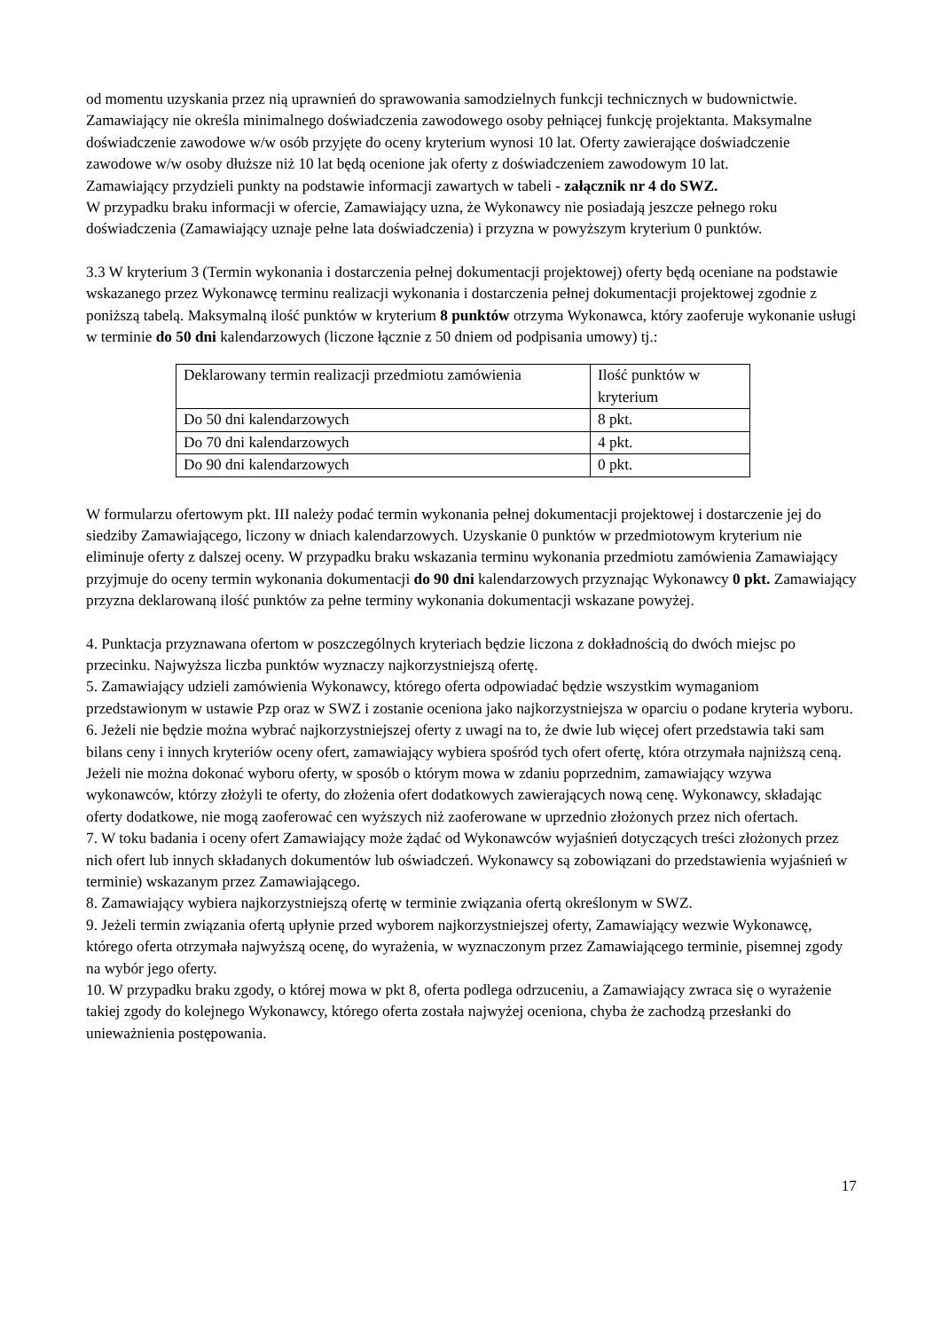od momentu uzyskania przez nią uprawnień do sprawowania samodzielnych funkcji technicznych w budownictwie. Zamawiający nie określa minimalnego doświadczenia zawodowego osoby pełniącej funkcję projektanta. Maksymalne doświadczenie zawodowe w/w osób przyjęte do oceny kryterium wynosi 10 lat. Oferty zawierające doświadczenie zawodowe w/w osoby dłuższe niż 10 lat będą ocenione jak oferty z doświadczeniem zawodowym 10 lat.
Zamawiający przydzieli punkty na podstawie informacji zawartych w tabeli - załącznik nr 4 do SWZ.
W przypadku braku informacji w ofercie, Zamawiający uzna, że Wykonawcy nie posiadają jeszcze pełnego roku doświadczenia (Zamawiający uznaje pełne lata doświadczenia) i przyzna w powyższym kryterium 0 punktów.
3.3 W kryterium 3 (Termin wykonania i dostarczenia pełnej dokumentacji projektowej) oferty będą oceniane na podstawie wskazanego przez Wykonawcę terminu realizacji wykonania i dostarczenia pełnej dokumentacji projektowej zgodnie z poniższą tabelą. Maksymalną ilość punktów w kryterium 8 punktów otrzyma Wykonawca, który zaoferuje wykonanie usługi w terminie do 50 dni kalendarzowych (liczone łącznie z 50 dniem od podpisania umowy) tj.:
| Deklarowany termin realizacji przedmiotu zamówienia | Ilość punktów w kryterium |
| Do 50 dni kalendarzowych | 8 pkt. |
| Do 70 dni kalendarzowych | 4 pkt. |
| Do 90 dni kalendarzowych | 0 pkt. |
W formularzu ofertowym pkt. III należy podać termin wykonania pełnej dokumentacji projektowej i dostarczenie jej do siedziby Zamawiającego, liczony w dniach kalendarzowych. Uzyskanie 0 punktów w przedmiotowym kryterium nie eliminuje oferty z dalszej oceny. W przypadku braku wskazania terminu wykonania przedmiotu zamówienia Zamawiający przyjmuje do oceny termin wykonania dokumentacji do 90 dni kalendarzowych przyznając Wykonawcy 0 pkt. Zamawiający przyzna deklarowaną ilość punktów za pełne terminy wykonania dokumentacji wskazane powyżej.
4. Punktacja przyznawana ofertom w poszczególnych kryteriach będzie liczona z dokładnością do dwóch miejsc po przecinku. Najwyższa liczba punktów wyznaczy najkorzystniejszą ofertę.
5. Zamawiający udzieli zamówienia Wykonawcy, którego oferta odpowiadać będzie wszystkim wymaganiom przedstawionym w ustawie Pzp oraz w SWZ i zostanie oceniona jako najkorzystniejsza w oparciu o podane kryteria wyboru.
6. Jeżeli nie będzie można wybrać najkorzystniejszej oferty z uwagi na to, że dwie lub więcej ofert przedstawia taki sam bilans ceny i innych kryteriów oceny ofert, zamawiający wybiera spośród tych ofert ofertę, która otrzymała najniższą ceną. Jeżeli nie można dokonać wyboru oferty, w sposób o którym mowa w zdaniu poprzednim, zamawiający wzywa wykonawców, którzy złożyli te oferty, do złożenia ofert dodatkowych zawierających nową cenę. Wykonawcy, składając oferty dodatkowe, nie mogą zaoferować cen wyższych niż zaoferowane w uprzednio złożonych przez nich ofertach.
7. W toku badania i oceny ofert Zamawiający może żądać od Wykonawców wyjaśnień dotyczących treści złożonych przez nich ofert lub innych składanych dokumentów lub oświadczeń. Wykonawcy są zobowiązani do przedstawienia wyjaśnień w terminie) wskazanym przez Zamawiającego.
8. Zamawiający wybiera najkorzystniejszą ofertę w terminie związania ofertą określonym w SWZ.
9. Jeżeli termin związania ofertą upłynie przed wyborem najkorzystniejszej oferty, Zamawiający wezwie Wykonawcę, którego oferta otrzymała najwyższą ocenę, do wyrażenia, w wyznaczonym przez Zamawiającego terminie, pisemnej zgody na wybór jego oferty.
10. W przypadku braku zgody, o której mowa w pkt 8, oferta podlega odrzuceniu, a Zamawiający zwraca się o wyrażenie takiej zgody do kolejnego Wykonawcy, którego oferta została najwyżej oceniona, chyba że zachodzą przesłanki do unieważnienia postępowania.
17